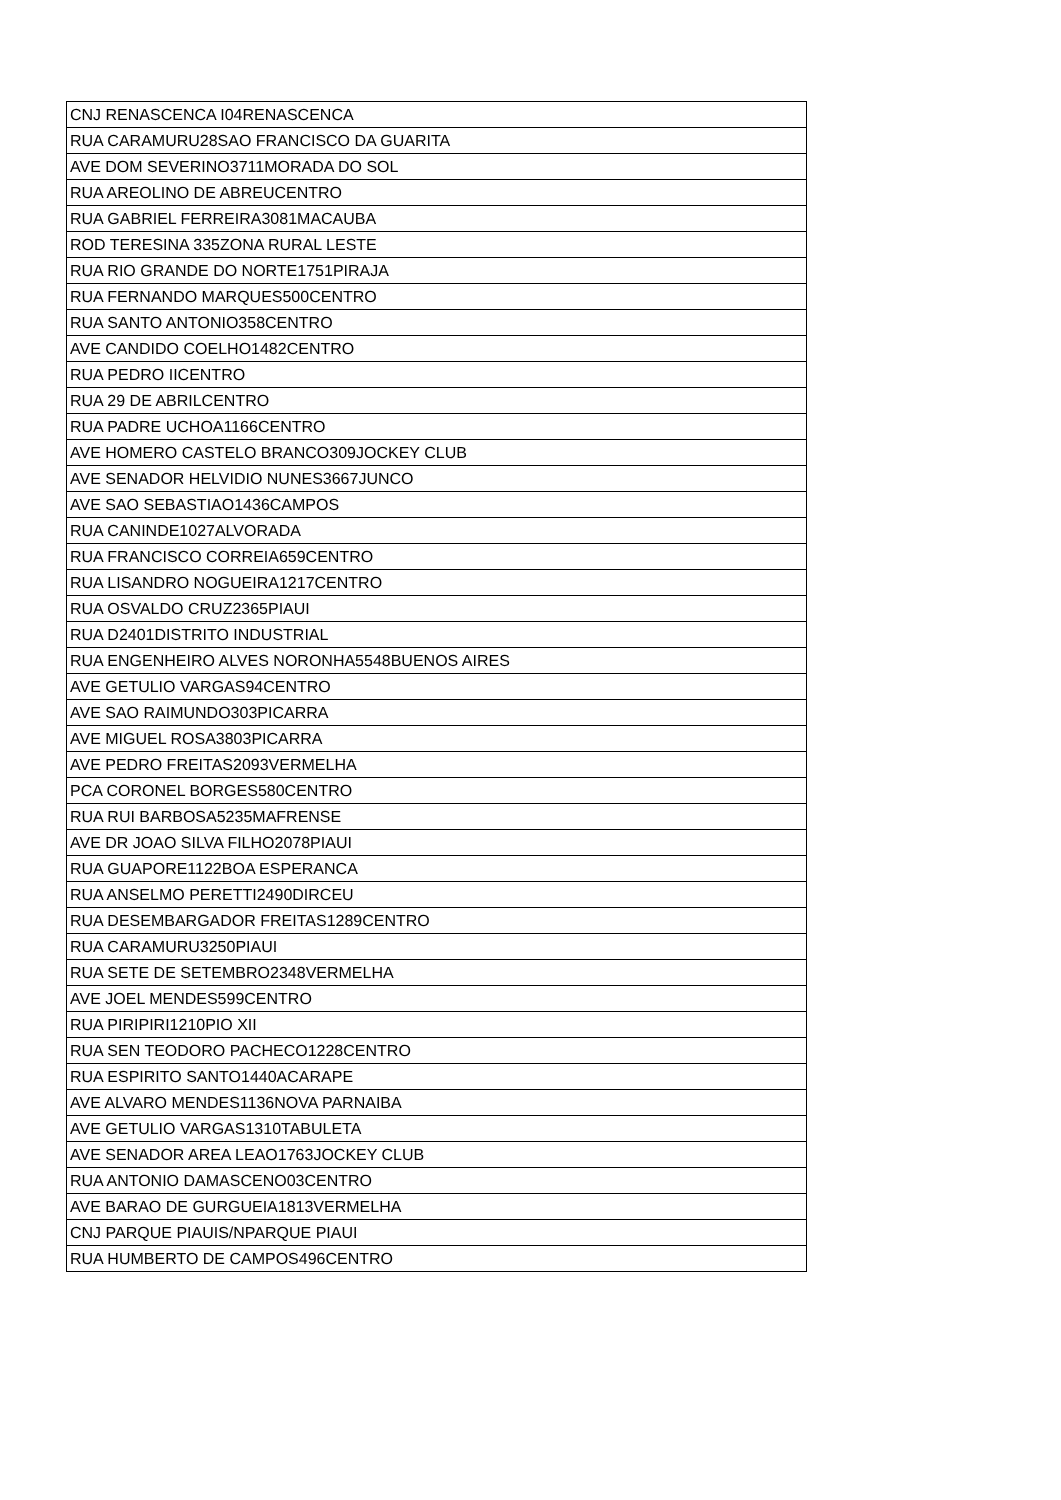| CNJ RENASCENCA I04RENASCENCA |
| RUA CARAMURU28SAO FRANCISCO DA GUARITA |
| AVE DOM SEVERINO3711MORADA DO SOL |
| RUA AREOLINO DE ABREUCENTRO |
| RUA GABRIEL FERREIRA3081MACAUBA |
| ROD TERESINA 335ZONA RURAL LESTE |
| RUA RIO GRANDE DO NORTE1751PIRAJA |
| RUA FERNANDO MARQUES500CENTRO |
| RUA SANTO ANTONIO358CENTRO |
| AVE CANDIDO COELHO1482CENTRO |
| RUA PEDRO IICENTRO |
| RUA 29 DE ABRILCENTRO |
| RUA PADRE UCHOA1166CENTRO |
| AVE HOMERO CASTELO BRANCO309JOCKEY CLUB |
| AVE SENADOR HELVIDIO NUNES3667JUNCO |
| AVE SAO SEBASTIAO1436CAMPOS |
| RUA CANINDE1027ALVORADA |
| RUA FRANCISCO CORREIA659CENTRO |
| RUA LISANDRO NOGUEIRA1217CENTRO |
| RUA OSVALDO CRUZ2365PIAUI |
| RUA D2401DISTRITO INDUSTRIAL |
| RUA ENGENHEIRO ALVES NORONHA5548BUENOS AIRES |
| AVE GETULIO VARGAS94CENTRO |
| AVE SAO RAIMUNDO303PICARRA |
| AVE MIGUEL ROSA3803PICARRA |
| AVE PEDRO FREITAS2093VERMELHA |
| PCA CORONEL BORGES580CENTRO |
| RUA RUI BARBOSA5235MAFRENSE |
| AVE DR JOAO SILVA FILHO2078PIAUI |
| RUA GUAPORE1122BOA ESPERANCA |
| RUA ANSELMO PERETTI2490DIRCEU |
| RUA DESEMBARGADOR FREITAS1289CENTRO |
| RUA CARAMURU3250PIAUI |
| RUA SETE DE SETEMBRO2348VERMELHA |
| AVE JOEL MENDES599CENTRO |
| RUA PIRIPIRI1210PIO XII |
| RUA SEN TEODORO PACHECO1228CENTRO |
| RUA ESPIRITO SANTO1440ACARAPE |
| AVE ALVARO MENDES1136NOVA PARNAIBA |
| AVE GETULIO VARGAS1310TABULETA |
| AVE SENADOR AREA LEAO1763JOCKEY CLUB |
| RUA ANTONIO DAMASCENO03CENTRO |
| AVE BARAO DE GURGUEIA1813VERMELHA |
| CNJ PARQUE PIAUIS/NPARQUE PIAUI |
| RUA HUMBERTO DE CAMPOS496CENTRO |